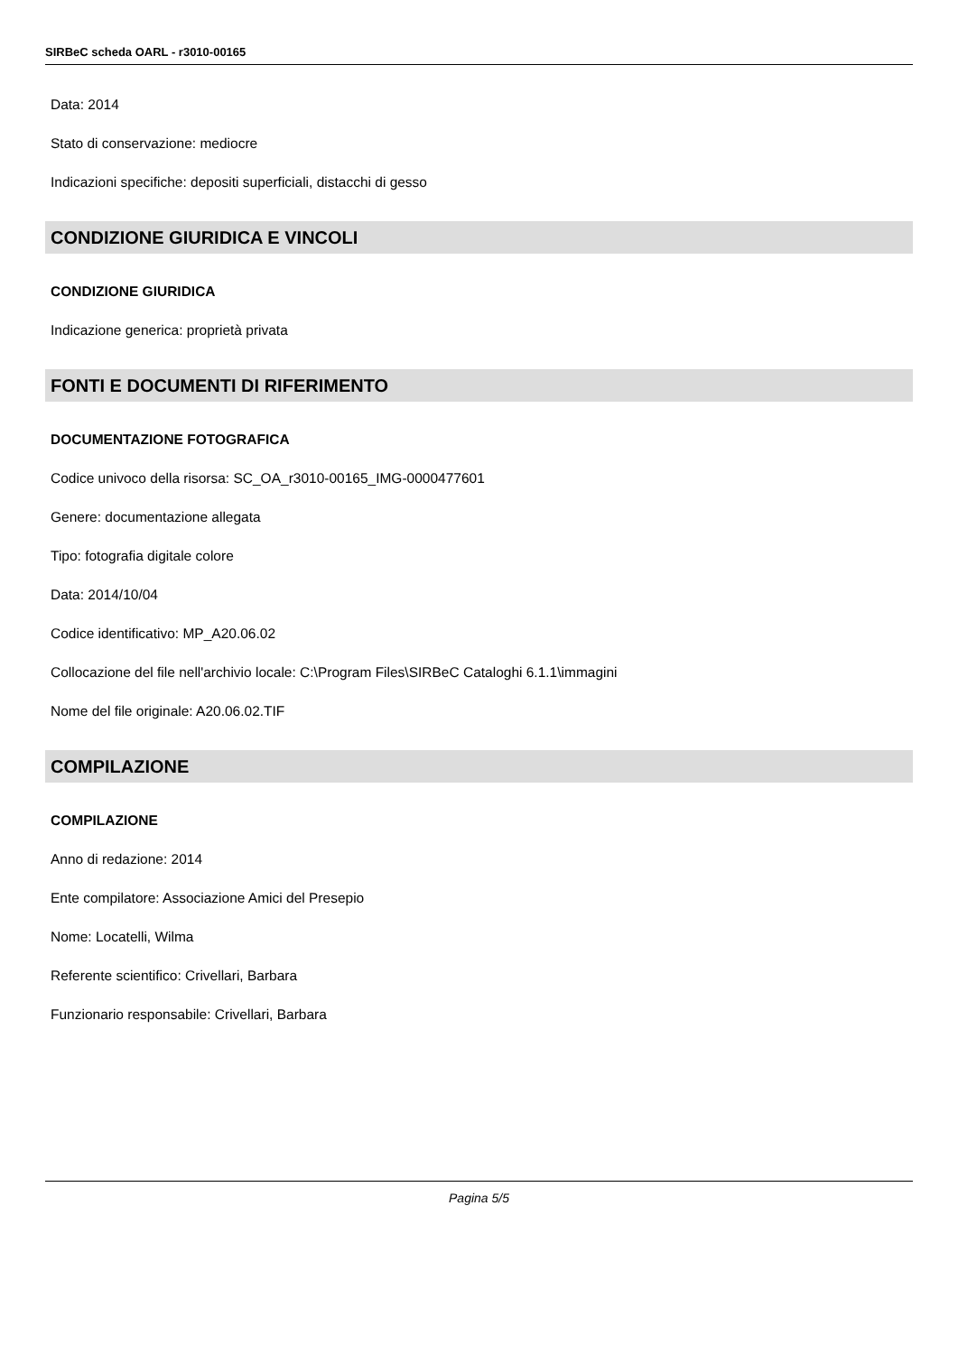SIRBeC scheda OARL - r3010-00165
Data: 2014
Stato di conservazione: mediocre
Indicazioni specifiche: depositi superficiali, distacchi di gesso
CONDIZIONE GIURIDICA E VINCOLI
CONDIZIONE GIURIDICA
Indicazione generica: proprietà privata
FONTI E DOCUMENTI DI RIFERIMENTO
DOCUMENTAZIONE FOTOGRAFICA
Codice univoco della risorsa: SC_OA_r3010-00165_IMG-0000477601
Genere: documentazione allegata
Tipo: fotografia digitale colore
Data: 2014/10/04
Codice identificativo: MP_A20.06.02
Collocazione del file nell'archivio locale: C:\Program Files\SIRBeC Cataloghi 6.1.1\immagini
Nome del file originale: A20.06.02.TIF
COMPILAZIONE
COMPILAZIONE
Anno di redazione: 2014
Ente compilatore: Associazione Amici del Presepio
Nome: Locatelli, Wilma
Referente scientifico: Crivellari, Barbara
Funzionario responsabile: Crivellari, Barbara
Pagina 5/5